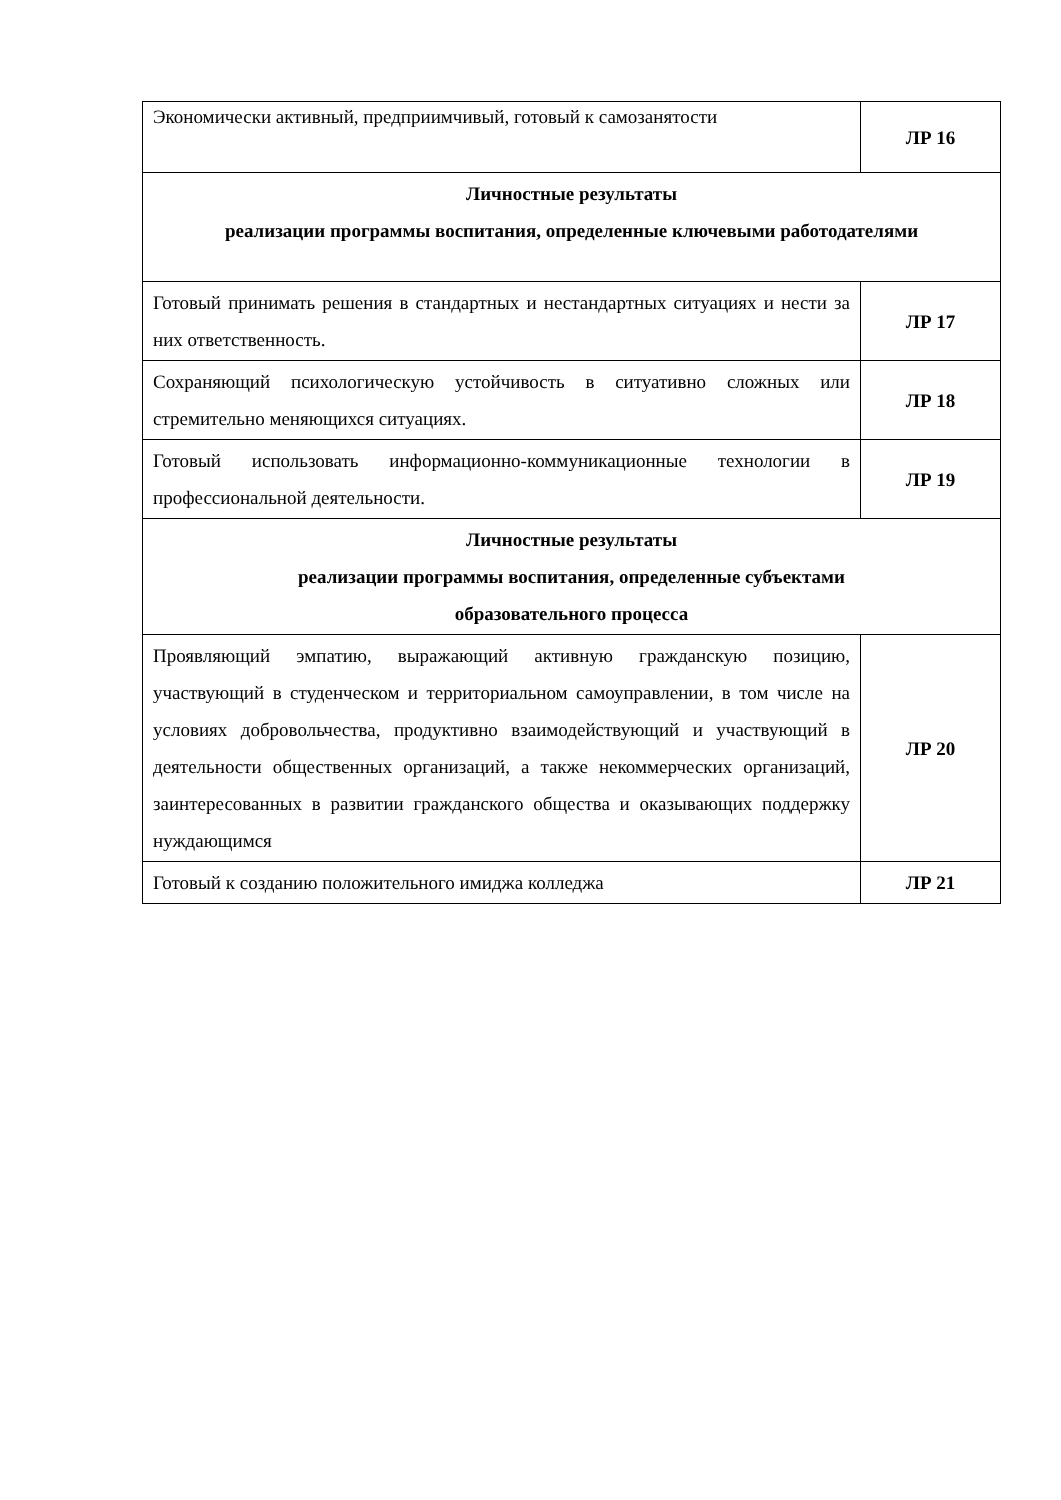| Экономически активный, предприимчивый, готовый к самозанятости | ЛР 16 |
| Личностные результаты реализации программы воспитания, определенные ключевыми работодателями | |
| Готовый принимать решения в стандартных и нестандартных ситуациях и нести за них ответственность. | ЛР 17 |
| Сохраняющий психологическую устойчивость в ситуативно сложных или стремительно меняющихся ситуациях. | ЛР 18 |
| Готовый использовать информационно-коммуникационные технологии в профессиональной деятельности. | ЛР 19 |
| Личностные результаты реализации программы воспитания, определенные субъектами образовательного процесса | |
| Проявляющий эмпатию, выражающий активную гражданскую позицию, участвующий в студенческом и территориальном самоуправлении, в том числе на условиях добровольчества, продуктивно взаимодействующий и участвующий в деятельности общественных организаций, а также некоммерческих организаций, заинтересованных в развитии гражданского общества и оказывающих поддержку нуждающимся | ЛР 20 |
| Готовый к созданию положительного имиджа колледжа | ЛР 21 |